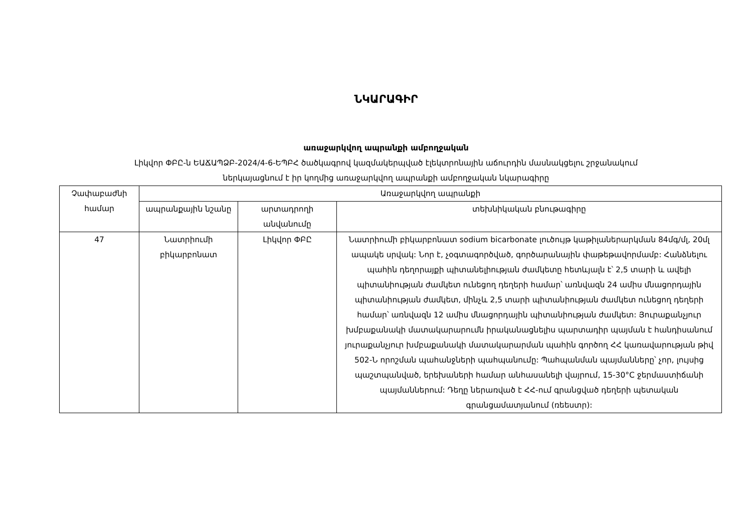ՆԿԱՐԱԳԻՐ
առաջարկվող ապրանքի ամբողջական
Լիկվոր ՓԲԸ-ն ԵԱՃԱՊՁԲ-2024/4-6-ԵՊԲՀ ծածկագրով կազմակերպված էլեկտրոնային աճուրդին մասնակցելու շրջանակում
ներկայացնում է իր կողմից առաջարկվող ապրանքի ամբողջական նկարագիրը
| Չափաբաժնի համար | Առաջարկվող ապրանքի | | |
| --- | --- | --- | --- |
| | ապրանքային նշանը | արտադրողի անվանումը | տեխնիկական բնութագիրը |
| 47 | Նատրիումի բիկարբոնատ | Լիկվոր ՓԲԸ | Նատրիումի բիկարբոնատ sodium bicarbonate լուծույթ կաթիլաներարկման 84մգ/մլ, 20մլ ապակե սրվակ: Նոր է, չօգտագործված, գործարանային փաթեթավորմամբ: Հանձնելու պահին դեղորայքի պիտանելիության ժամկետը հետևյալն է՝ 2,5 տարի և ավելի պիտանիության ժամկետ ունեցող դեղերի համար՝ առնվազն 24 ամիս մնացորդային պիտանիության ժամկետ, մինչև 2,5 տարի պիտանիության ժամկետ ունեցող դեղերի համար՝ առնվազն 12 ամիս մնացորդային պիտանիության ժամկետ: Յուրաքանչյուր խմբաքանակի մատակարարումն իրականացնելիս պարտադիր պայման է հանդիսանում յուրաքանչյուր խմբաքանակի մատակարարման պահին գործող ՀՀ կառավարության թիվ 502-Ն որոշման պահանջների պահպանումը: Պահպանման պայմանները՝ չոր, լույսից պաշտպանված, երեխաների համար անհասանելի վայրում, 15-30°C ջերմաստիճանի պայմաններում: Դեղը ներառված է ՀՀ-ում գրանցված դեղերի պետական գրանցամատյանում (ռեեստր): |